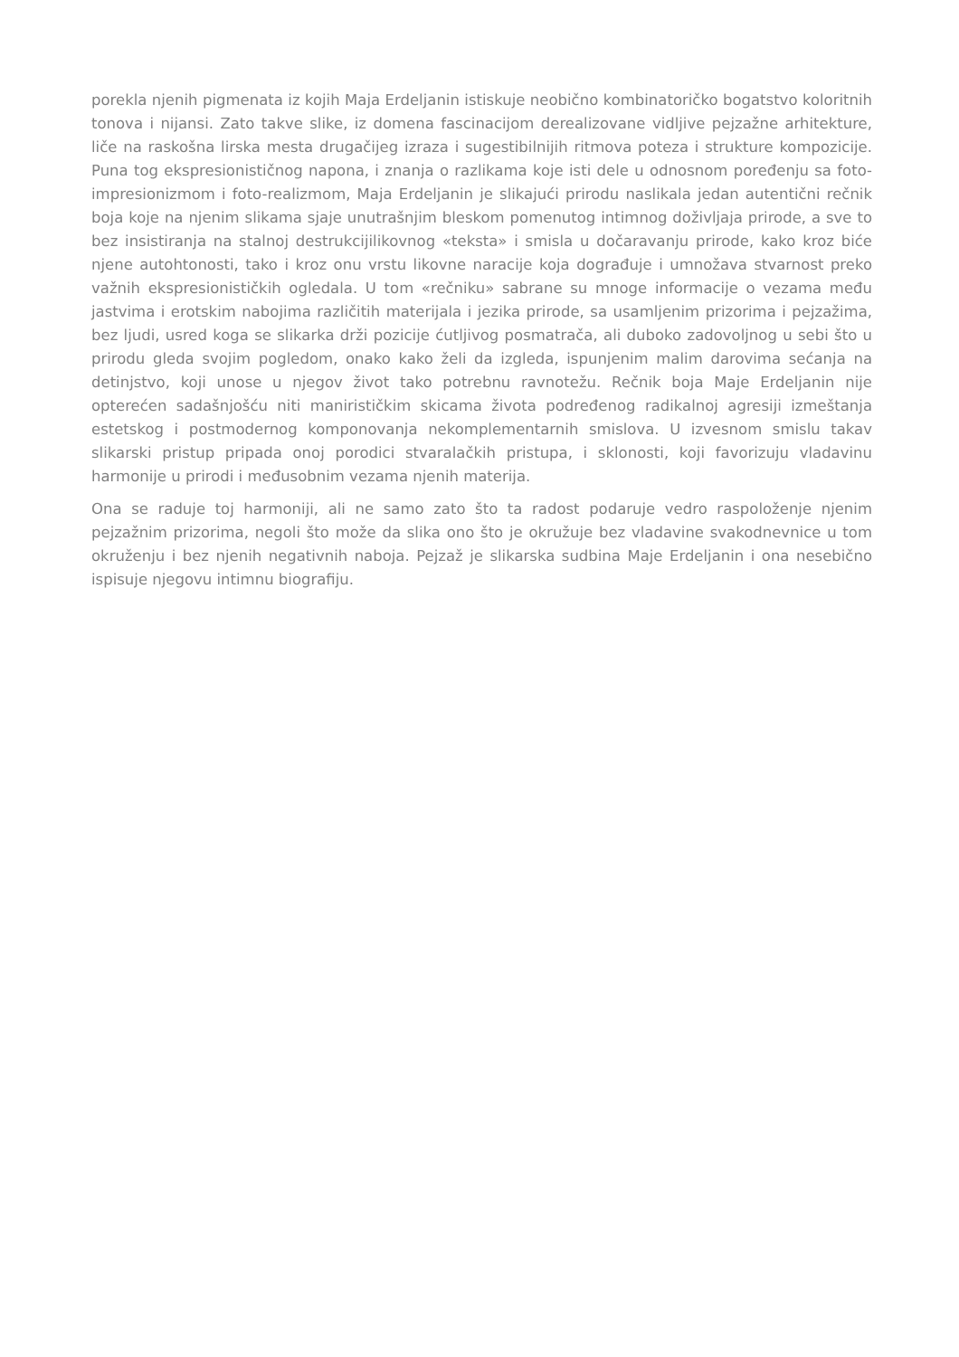porekla njenih pigmenata iz kojih Maja Erdeljanin istiskuje neobično kombinatoričko bogatstvo koloritnih tonova i nijansi. Zato takve slike, iz domena fascinacijom derealizovane vidljive pejzažne arhitekture, liče na raskošna lirska mesta drugačijeg izraza i sugestibilnijih ritmova poteza i strukture kompozicije. Puna tog ekspresionističnog napona, i znanja o razlikama koje isti dele u odnosnom poređenju sa foto-impresionizmom i foto-realizmom, Maja Erdeljanin je slikajući prirodu naslikala jedan autentični rečnik boja koje na njenim slikama sjaje unutrašnjim bleskom pomenutog intimnog doživljaja prirode, a sve to bez insistiranja na stalnoj destrukcijilikovnog «teksta» i smisla u dočaravanju prirode, kako kroz biće njene autohtonosti, tako i kroz onu vrstu likovne naracije koja dograđuje i umnožava stvarnost preko važnih ekspresionističkih ogledala. U tom «rečniku» sabrane su mnoge informacije o vezama među jastvima i erotskim nabojima različitih materijala i jezika prirode, sa usamljenim prizorima i pejzažima, bez ljudi, usred koga se slikarka drži pozicije ćutljivog posmatrača, ali duboko zadovoljnog u sebi što u prirodu gleda svojim pogledom, onako kako želi da izgleda, ispunjenim malim darovima sećanja na detinjstvo, koji unose u njegov život tako potrebnu ravnotežu. Rečnik boja Maje Erdeljanin nije opterećen sadašnjošću niti manirističkim skicama života podređenog radikalnoj agresiji izmeštanja estetskog i postmodernog komponovanja nekomplementarnih smislova. U izvesnom smislu takav slikarski pristup pripada onoj porodici stvaralačkih pristupa, i sklonosti, koji favorizuju vladavinu harmonije u prirodi i međusobnim vezama njenih materija.
Ona se raduje toj harmoniji, ali ne samo zato što ta radost podaruje vedro raspoloženje njenim pejzažnim prizorima, negoli što može da slika ono što je okružuje bez vladavine svakodnevnice u tom okruženju i bez njenih negativnih naboja. Pejzaž je slikarska sudbina Maje Erdeljanin i ona nesebično ispisuje njegovu intimnu biografiju.